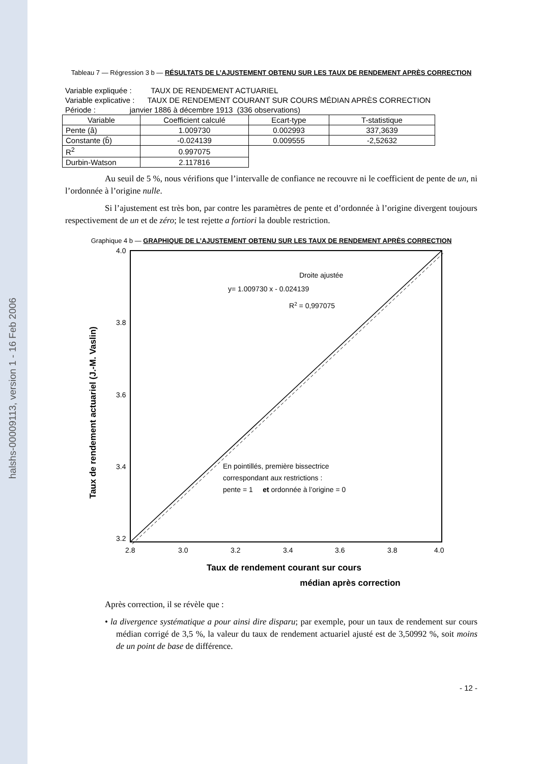halshs-00009113, version 1 - 16 Feb 2006
Tableau 7 — Régression 3 b — RÉSULTATS DE L’AJUSTEMENT OBTENU SUR LES TAUX DE RENDEMENT APRÈS CORRECTION
Variable expliquée : TAUX DE RENDEMENT ACTUARIEL
Variable explicative : TAUX DE RENDEMENT COURANT SUR COURS MÉDIAN APRÈS CORRECTION
Période : janvier 1886 à décembre 1913 (336 observations)
| Variable | Coefficient calculé | Ecart-type | T-statistique |
| --- | --- | --- | --- |
| Pente (â) | 1.009730 | 0.002993 | 337,3639 |
| Constante (b̂) | -0.024139 | 0.009555 | -2,52632 |
| R<sup>2</sup> | 0.997075 | | |
| Durbin-Watson | 2.117816 | | |
Au seuil de 5 %, nous vérifions que l’intervalle de confiance ne recouvre ni le coefficient de pente de un, ni l’ordonnée à l’origine nulle.
Si l’ajustement est très bon, par contre les paramètres de pente et d’ordonnée à l’origine divergent toujours respectivement de un et de zéro; le test rejette a fortiori la double restriction.
Graphique 4 b — GRAPHIQUE DE L’AJUSTEMENT OBTENU SUR LES TAUX DE RENDEMENT APRÈS CORRECTION
4.0
3.8
3.6
3.4
3.2
2.8
3.0
3.2
3.4
3.6
3.8
4.0
Droite ajustée
y= 1.009730 x - 0.024139
R2 = 0,997075
En pointillés, première bissectrice
correspondant aux restrictions :
pente = 1 et ordonnée à l’origine = 0
Taux de rendement actuariel (J.-M. Vaslin)
Taux de rendement courant sur cours
médian après correction
Après correction, il se révèle que :
• la divergence systématique a pour ainsi dire disparu; par exemple, pour un taux de rendement sur cours médian corrigé de 3,5 %, la valeur du taux de rendement actuariel ajusté est de 3,50992 %, soit moins de un point de base de différence.
- 12 -